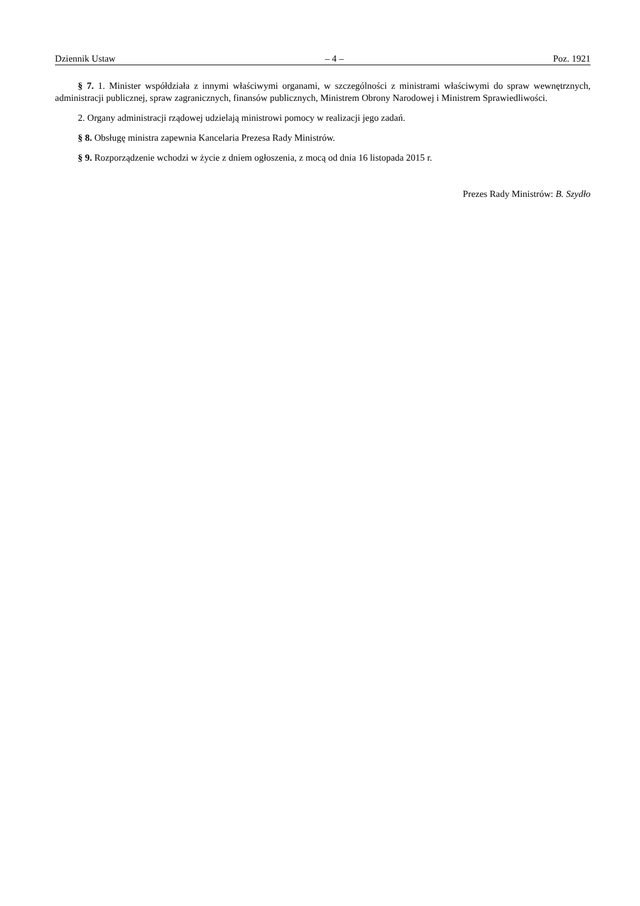Dziennik Ustaw – 4 – Poz. 1921
§ 7. 1. Minister współdziała z innymi właściwymi organami, w szczególności z ministrami właściwymi do spraw wewnętrznych, administracji publicznej, spraw zagranicznych, finansów publicznych, Ministrem Obrony Narodowej i Ministrem Sprawiedliwości.
2. Organy administracji rządowej udzielają ministrowi pomocy w realizacji jego zadań.
§ 8. Obsługę ministra zapewnia Kancelaria Prezesa Rady Ministrów.
§ 9. Rozporządzenie wchodzi w życie z dniem ogłoszenia, z mocą od dnia 16 listopada 2015 r.
Prezes Rady Ministrów: B. Szydło